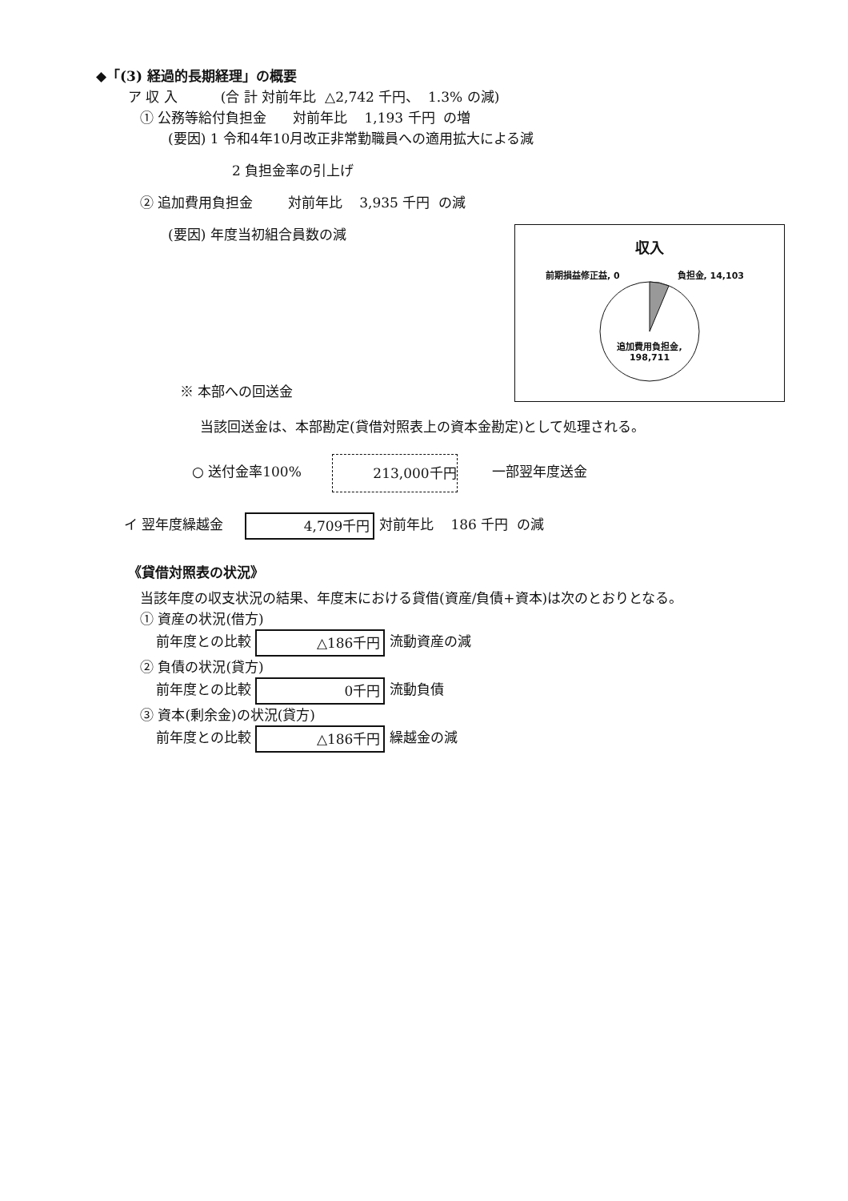◆「(3) 経過的長期経理」の概要
ア 収 入 (合 計 対前年比 △2,742 千円、 1.3% の減)
① 公務等給付負担金 対前年比 1,193 千円 の増
(要因) 1 令和4年10月改正非常勤職員への適用拡大による減
2 負担金率の引上げ
② 追加費用負担金 対前年比 3,935 千円 の減
(要因) 年度当初組合員数の減
※ 本部への回送金
当該回送金は、本部勘定(貸借対照表上の資本金勘定)として処理される。
○ 送付金率100% 213,000千円 一部翌年度送金
イ 翌年度繰越金 4,709千円 対前年比 186 千円 の減
《貸借対照表の状況》
当該年度の収支状況の結果、年度末における貸借(資産/負債+資本)は次のとおりとなる。
① 資産の状況(借方)
前年度との比較 △186千円 流動資産の減
② 負債の状況(貸方)
前年度との比較 0千円 流動負債
③ 資本(剰余金)の状況(貸方)
前年度との比較 △186千円 繰越金の減
収入
前期損益修正益, 0 負担金, 14,103
追加費用負担金,
198,711